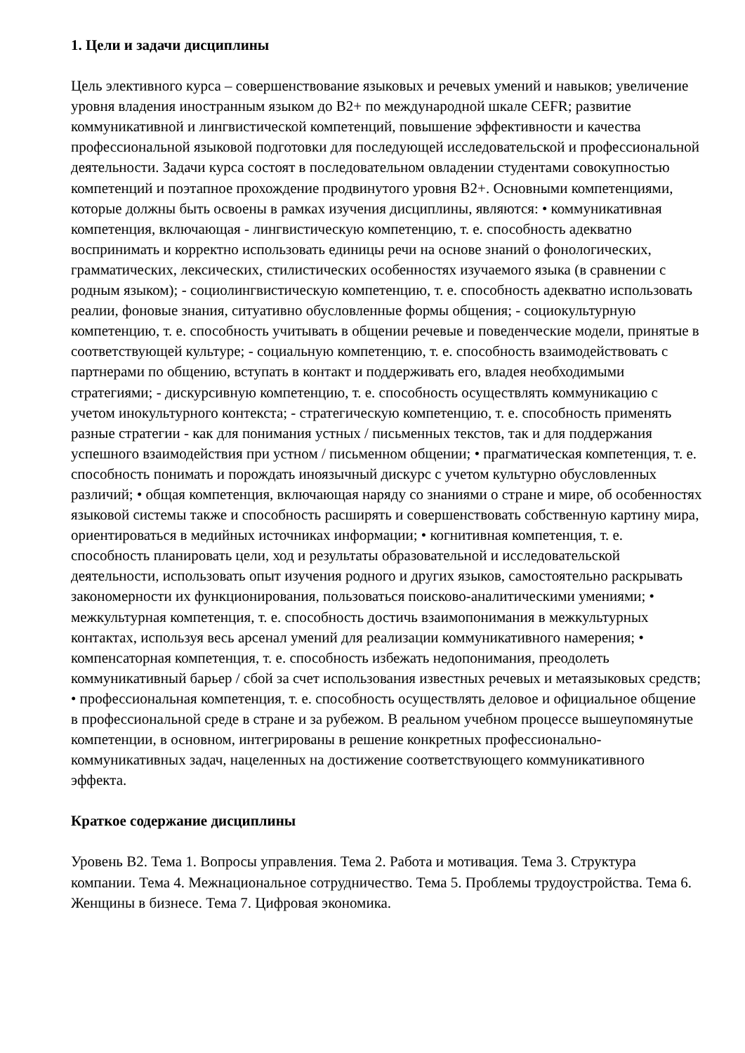1. Цели и задачи дисциплины
Цель элективного курса – совершенствование языковых и речевых умений и навыков; увеличение уровня владения иностранным языком до B2+ по международной шкале CEFR; развитие коммуникативной и лингвистической компетенций, повышение эффективности и качества профессиональной языковой подготовки для последующей исследовательской и профессиональной деятельности. Задачи курса состоят в последовательном овладении студентами совокупностью компетенций и поэтапное прохождение продвинутого уровня B2+. Основными компетенциями, которые должны быть освоены в рамках изучения дисциплины, являются: • коммуникативная компетенция, включающая - лингвистическую компетенцию, т. е. способность адекватно воспринимать и корректно использовать единицы речи на основе знаний о фонологических, грамматических, лексических, стилистических особенностях изучаемого языка (в сравнении с родным языком); - социолингвистическую компетенцию, т. е. способность адекватно использовать реалии, фоновые знания, ситуативно обусловленные формы общения; - социокультурную компетенцию, т. е. способность учитывать в общении речевые и поведенческие модели, принятые в соответствующей культуре; - социальную компетенцию, т. е. способность взаимодействовать с партнерами по общению, вступать в контакт и поддерживать его, владея необходимыми стратегиями; - дискурсивную компетенцию, т. е. способность осуществлять коммуникацию с учетом инокультурного контекста; - стратегическую компетенцию, т. е. способность применять разные стратегии - как для понимания устных / письменных текстов, так и для поддержания успешного взаимодействия при устном / письменном общении; • прагматическая компетенция, т. е. способность понимать и порождать иноязычный дискурс с учетом культурно обусловленных различий; • общая компетенция, включающая наряду со знаниями о стране и мире, об особенностях языковой системы также и способность расширять и совершенствовать собственную картину мира, ориентироваться в медийных источниках информации; • когнитивная компетенция, т. е. способность планировать цели, ход и результаты образовательной и исследовательской деятельности, использовать опыт изучения родного и других языков, самостоятельно раскрывать закономерности их функционирования, пользоваться поисково-аналитическими умениями; • межкультурная компетенция, т. е. способность достичь взаимопонимания в межкультурных контактах, используя весь арсенал умений для реализации коммуникативного намерения; • компенсаторная компетенция, т. е. способность избежать недопонимания, преодолеть коммуникативный барьер / сбой за счет использования известных речевых и метаязыковых средств; • профессиональная компетенция, т. е. способность осуществлять деловое и официальное общение в профессиональной среде в стране и за рубежом. В реальном учебном процессе вышеупомянутые компетенции, в основном, интегрированы в решение конкретных профессионально-коммуникативных задач, нацеленных на достижение соответствующего коммуникативного эффекта.
Краткое содержание дисциплины
Уровень B2. Тема 1. Вопросы управления. Тема 2. Работа и мотивация. Тема 3. Структура компании. Тема 4. Межнациональное сотрудничество. Тема 5. Проблемы трудоустройства. Тема 6. Женщины в бизнесе. Тема 7. Цифровая экономика.